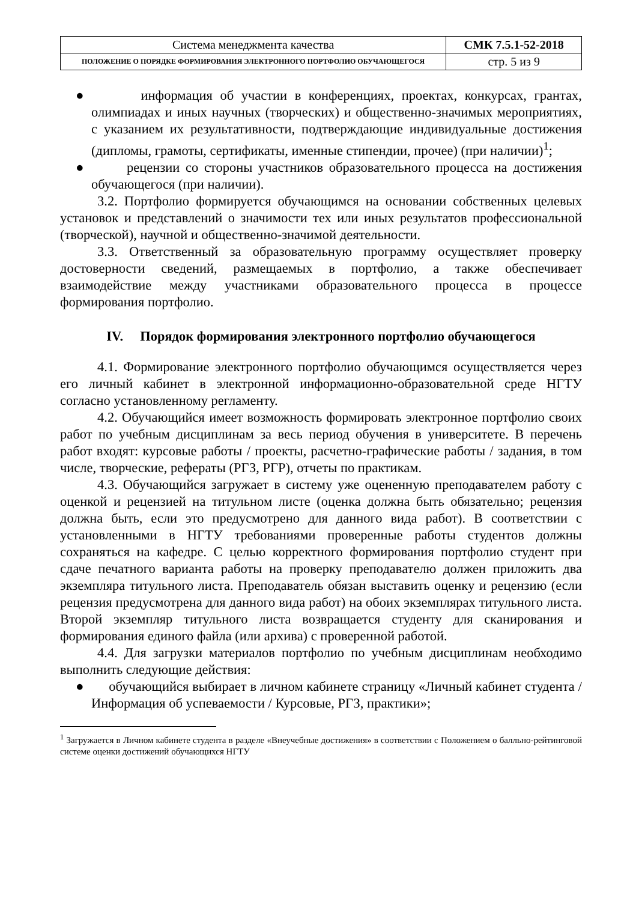| Система менеджмента качества | СМК 7.5.1-52-2018 |
| ПОЛОЖЕНИЕ О ПОРЯДКЕ ФОРМИРОВАНИЯ ЭЛЕКТРОННОГО ПОРТФОЛИО ОБУЧАЮЩЕГОСЯ | стр. 5 из 9 |
● информация об участии в конференциях, проектах, конкурсах, грантах, олимпиадах и иных научных (творческих) и общественно-значимых мероприятиях, с указанием их результативности, подтверждающие индивидуальные достижения (дипломы, грамоты, сертификаты, именные стипендии, прочее) (при наличии)<sup>1</sup>;
● рецензии со стороны участников образовательного процесса на достижения обучающегося (при наличии).
3.2. Портфолио формируется обучающимся на основании собственных целевых установок и представлений о значимости тех или иных результатов профессиональной (творческой), научной и общественно-значимой деятельности.
3.3. Ответственный за образовательную программу осуществляет проверку достоверности сведений, размещаемых в портфолио, а также обеспечивает взаимодействие между участниками образовательного процесса в процессе формирования портфолио.
IV. Порядок формирования электронного портфолио обучающегося
4.1. Формирование электронного портфолио обучающимся осуществляется через его личный кабинет в электронной информационно-образовательной среде НГТУ согласно установленному регламенту.
4.2. Обучающийся имеет возможность формировать электронное портфолио своих работ по учебным дисциплинам за весь период обучения в университете. В перечень работ входят: курсовые работы / проекты, расчетно-графические работы / задания, в том числе, творческие, рефераты (РГЗ, РГР), отчеты по практикам.
4.3. Обучающийся загружает в систему уже оцененную преподавателем работу с оценкой и рецензией на титульном листе (оценка должна быть обязательно; рецензия должна быть, если это предусмотрено для данного вида работ). В соответствии с установленными в НГТУ требованиями проверенные работы студентов должны сохраняться на кафедре. С целью корректного формирования портфолио студент при сдаче печатного варианта работы на проверку преподавателю должен приложить два экземпляра титульного листа. Преподаватель обязан выставить оценку и рецензию (если рецензия предусмотрена для данного вида работ) на обоих экземплярах титульного листа. Второй экземпляр титульного листа возвращается студенту для сканирования и формирования единого файла (или архива) с проверенной работой.
4.4. Для загрузки материалов портфолио по учебным дисциплинам необходимо выполнить следующие действия:
● обучающийся выбирает в личном кабинете страницу «Личный кабинет студента / Информация об успеваемости / Курсовые, РГЗ, практики»;
<sup>1</sup> Загружается в Личном кабинете студента в разделе «Внеучебные достижения» в соответствии с Положением о балльно-рейтинговой системе оценки достижений обучающихся НГТУ